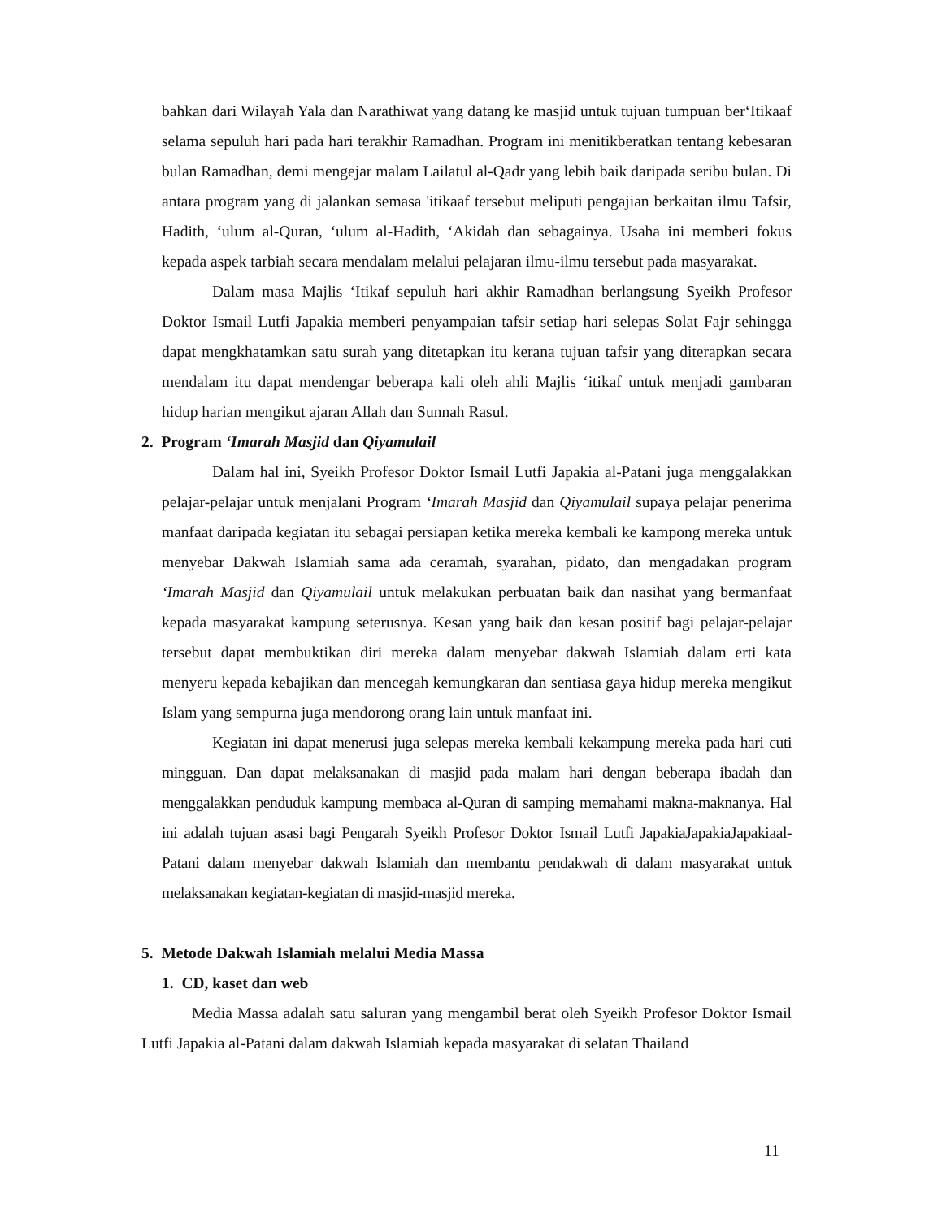bahkan dari Wilayah Yala dan Narathiwat yang datang ke masjid untuk tujuan tumpuan ber‘Itikaaf selama sepuluh hari pada hari terakhir Ramadhan. Program ini menitikberatkan tentang kebesaran bulan Ramadhan, demi mengejar malam Lailatul al-Qadr yang lebih baik daripada seribu bulan. Di antara program yang di jalankan semasa 'itikaaf tersebut meliputi pengajian berkaitan ilmu Tafsir, Hadith, ‘ulum al-Quran, ‘ulum al-Hadith, ‘Akidah dan sebagainya. Usaha ini memberi fokus kepada aspek tarbiah secara mendalam melalui pelajaran ilmu-ilmu tersebut pada masyarakat.
Dalam masa Majlis ‘Itikaf sepuluh hari akhir Ramadhan berlangsung Syeikh Profesor Doktor Ismail Lutfi Japakia memberi penyampaian tafsir setiap hari selepas Solat Fajr sehingga dapat mengkhatamkan satu surah yang ditetapkan itu kerana tujuan tafsir yang diterapkan secara mendalam itu dapat mendengar beberapa kali oleh ahli Majlis ‘itikaf untuk menjadi gambaran hidup harian mengikut ajaran Allah dan Sunnah Rasul.
2. Program ‘Imarah Masjid dan Qiyamulail
Dalam hal ini, Syeikh Profesor Doktor Ismail Lutfi Japakia al-Patani juga menggalakkan pelajar-pelajar untuk menjalani Program ‘Imarah Masjid dan Qiyamulail supaya pelajar penerima manfaat daripada kegiatan itu sebagai persiapan ketika mereka kembali ke kampong mereka untuk menyebar Dakwah Islamiah sama ada ceramah, syarahan, pidato, dan mengadakan program ‘Imarah Masjid dan Qiyamulail untuk melakukan perbuatan baik dan nasihat yang bermanfaat kepada masyarakat kampung seterusnya. Kesan yang baik dan kesan positif bagi pelajar-pelajar tersebut dapat membuktikan diri mereka dalam menyebar dakwah Islamiah dalam erti kata menyeru kepada kebajikan dan mencegah kemungkaran dan sentiasa gaya hidup mereka mengikut Islam yang sempurna juga mendorong orang lain untuk manfaat ini.
Kegiatan ini dapat menerusi juga selepas mereka kembali kekampung mereka pada hari cuti mingguan. Dan dapat melaksanakan di masjid pada malam hari dengan beberapa ibadah dan menggalakkan penduduk kampung membaca al-Quran di samping memahami makna-maknanya. Hal ini adalah tujuan asasi bagi Pengarah Syeikh Profesor Doktor Ismail Lutfi JapakiaJapakiaJapakiaal-Patani dalam menyebar dakwah Islamiah dan membantu pendakwah di dalam masyarakat untuk melaksanakan kegiatan-kegiatan di masjid-masjid mereka.
5. Metode Dakwah Islamiah melalui Media Massa
1. CD, kaset dan web
Media Massa adalah satu saluran yang mengambil berat oleh Syeikh Profesor Doktor Ismail Lutfi Japakia al-Patani dalam dakwah Islamiah kepada masyarakat di selatan Thailand
11